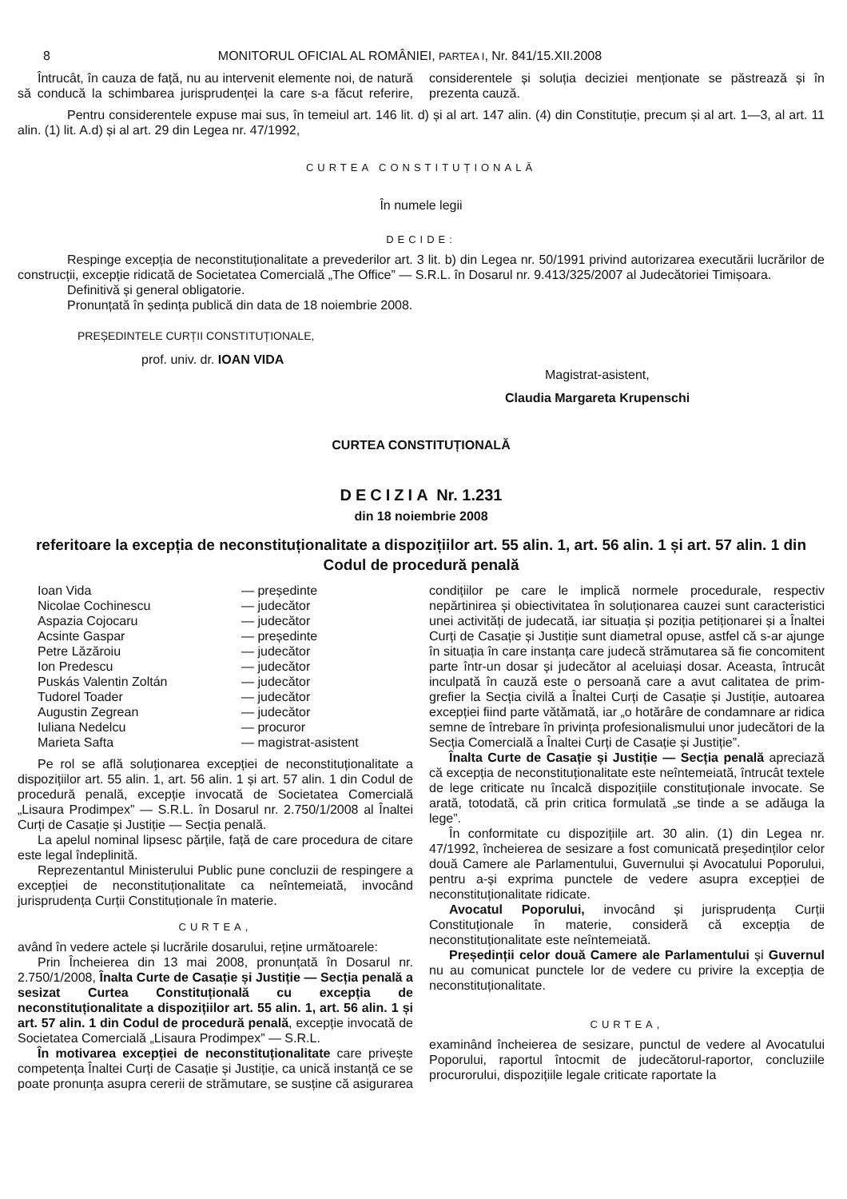8 MONITORUL OFICIAL AL ROMÂNIEI, PARTEA I, Nr. 841/15.XII.2008
Întrucât, în cauza de față, nu au intervenit elemente noi, de natură să conducă la schimbarea jurisprudenței la care s-a făcut referire, considerentele și soluția deciziei menționate se păstrează și în prezenta cauză.
Pentru considerentele expuse mai sus, în temeiul art. 146 lit. d) și al art. 147 alin. (4) din Constituție, precum și al art. 1—3, al art. 11 alin. (1) lit. A.d) și al art. 29 din Legea nr. 47/1992,
CURTEA CONSTITUȚIONALĂ
În numele legii
DECIDE:
Respinge excepția de neconstituționalitate a prevederilor art. 3 lit. b) din Legea nr. 50/1991 privind autorizarea executării lucrărilor de construcții, excepție ridicată de Societatea Comercială „The Office” — S.R.L. în Dosarul nr. 9.413/325/2007 al Judecătoriei Timișoara.
Definitivă și general obligatorie.
Pronunțată în ședința publică din data de 18 noiembrie 2008.
PREȘEDINTELE CURȚII CONSTITUȚIONALE,
prof. univ. dr. IOAN VIDA
Magistrat-asistent,
Claudia Margareta Krupenschi
CURTEA CONSTITUȚIONALĂ
DECIZIA Nr. 1.231
din 18 noiembrie 2008
referitoare la excepția de neconstituționalitate a dispozițiilor art. 55 alin. 1, art. 56 alin. 1 și art. 57 alin. 1 din Codul de procedură penală
| Ioan Vida | — președinte |
| Nicolae Cochinescu | — judecător |
| Aspazia Cojocaru | — judecător |
| Acsinte Gaspar | — președinte |
| Petre Lăzăroiu | — judecător |
| Ion Predescu | — judecător |
| Puskás Valentin Zoltán | — judecător |
| Tudorel Toader | — judecător |
| Augustin Zegrean | — judecător |
| Iuliana Nedelcu | — procuror |
| Marieta Safta | — magistrat-asistent |
Pe rol se află soluționarea excepției de neconstituționalitate a dispozițiilor art. 55 alin. 1, art. 56 alin. 1 și art. 57 alin. 1 din Codul de procedură penală, excepție invocată de Societatea Comercială „Lisaura Prodimpex” — S.R.L. în Dosarul nr. 2.750/1/2008 al Înaltei Curți de Casație și Justiție — Secția penală.
La apelul nominal lipsesc părțile, față de care procedura de citare este legal îndeplinită.
Reprezentantul Ministerului Public pune concluzii de respingere a excepției de neconstituționalitate ca neîntemeiată, invocând jurisprudența Curții Constituționale în materie.
CURTEA,
având în vedere actele și lucrările dosarului, reține următoarele:
Prin Încheierea din 13 mai 2008, pronunțată în Dosarul nr. 2.750/1/2008, Înalta Curte de Casație și Justiție — Secția penală a sesizat Curtea Constituțională cu excepția de neconstituționalitate a dispozițiilor art. 55 alin. 1, art. 56 alin. 1 și art. 57 alin. 1 din Codul de procedură penală, excepție invocată de Societatea Comercială „Lisaura Prodimpex” — S.R.L.
În motivarea excepției de neconstituționalitate care privește competența Înaltei Curți de Casație și Justiție, ca unică instanță ce se poate pronunța asupra cererii de strămutare, se susține că asigurarea condițiilor pe care le implică normele procedurale, respectiv nepărtinirea și obiectivitatea în soluționarea cauzei sunt caracteristici unei activități de judecată, iar situația și poziția petiționarei și a Înaltei Curți de Casație și Justiție sunt diametral opuse, astfel că s-ar ajunge în situația în care instanța care judecă strămutarea să fie concomitent parte într-un dosar și judecător al aceluiași dosar. Aceasta, întrucât inculpată în cauză este o persoană care a avut calitatea de prim-grefier la Secția civilă a Înaltei Curți de Casație și Justiție, autoarea excepției fiind parte vătămată, iar „o hotărâre de condamnare ar ridica semne de întrebare în privința profesionalismului unor judecători de la Secția Comercială a Înaltei Curți de Casație și Justiție”.
Înalta Curte de Casație și Justiție — Secția penală apreciază că excepția de neconstituționalitate este neîntemeiată, întrucât textele de lege criticate nu încalcă dispozițiile constituționale invocate. Se arată, totodată, că prin critica formulată „se tinde a se adăuga la lege”.
În conformitate cu dispozițiile art. 30 alin. (1) din Legea nr. 47/1992, încheierea de sesizare a fost comunicată președinților celor două Camere ale Parlamentului, Guvernului și Avocatului Poporului, pentru a-și exprima punctele de vedere asupra excepției de neconstituționalitate ridicate.
Avocatul Poporului, invocând și jurisprudența Curții Constituționale în materie, consideră că excepția de neconstituționalitate este neîntemeiată.
Președinții celor două Camere ale Parlamentului și Guvernul nu au comunicat punctele lor de vedere cu privire la excepția de neconstituționalitate.
CURTEA,
examinând încheierea de sesizare, punctul de vedere al Avocatului Poporului, raportul întocmit de judecătorul-raportor, concluziile procurorului, dispozițiile legale criticate raportate la